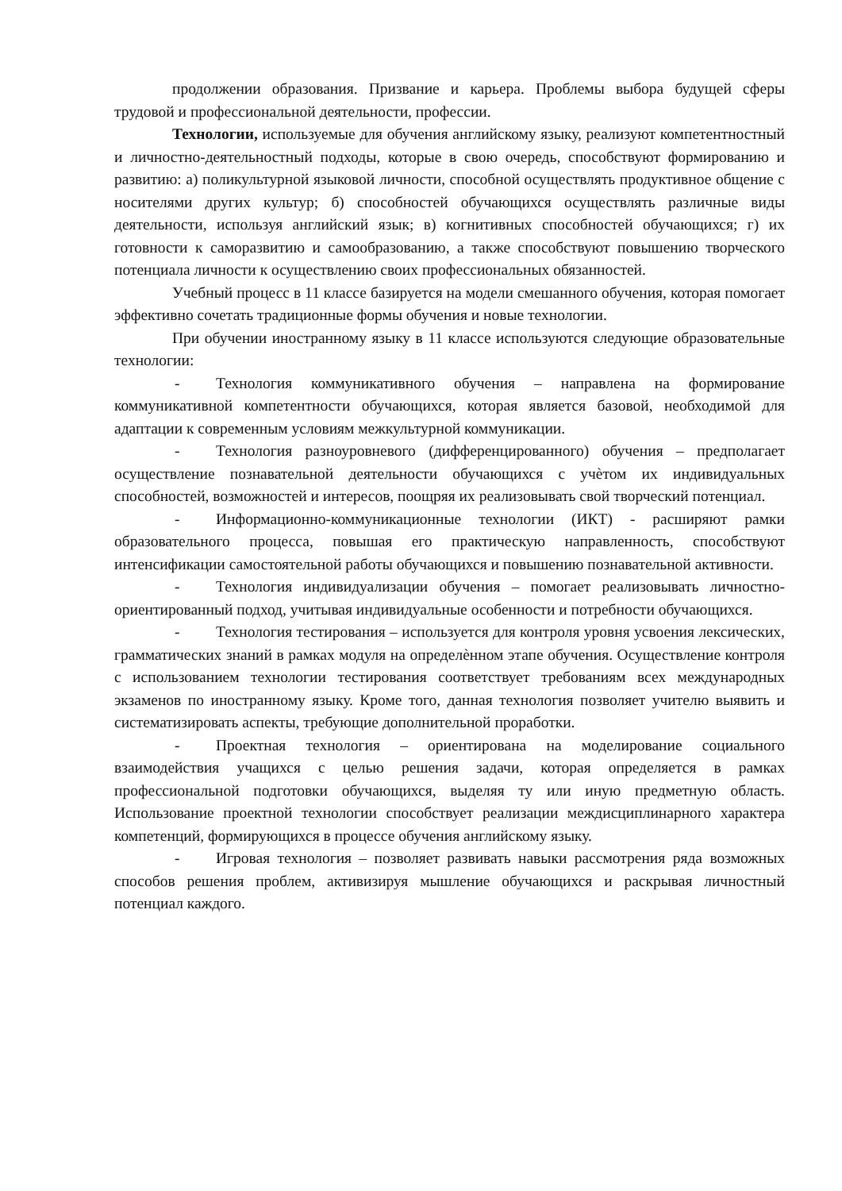продолжении образования. Призвание и карьера. Проблемы выбора будущей сферы трудовой и профессиональной деятельности, профессии.
Технологии, используемые для обучения английскому языку, реализуют компетентностный и личностно-деятельностный подходы, которые в свою очередь, способствуют формированию и развитию: а) поликультурной языковой личности, способной осуществлять продуктивное общение с носителями других культур; б) способностей обучающихся осуществлять различные виды деятельности, используя английский язык; в) когнитивных способностей обучающихся; г) их готовности к саморазвитию и самообразованию, а также способствуют повышению творческого потенциала личности к осуществлению своих профессиональных обязанностей.
Учебный процесс в 11 классе базируется на модели смешанного обучения, которая помогает эффективно сочетать традиционные формы обучения и новые технологии.
При обучении иностранному языку в 11 классе используются следующие образовательные технологии:
- Технология коммуникативного обучения – направлена на формирование коммуникативной компетентности обучающихся, которая является базовой, необходимой для адаптации к современным условиям межкультурной коммуникации.
- Технология разноуровневого (дифференцированного) обучения – предполагает осуществление познавательной деятельности обучающихся с учѐтом их индивидуальных способностей, возможностей и интересов, поощряя их реализовывать свой творческий потенциал.
- Информационно-коммуникационные технологии (ИКТ) - расширяют рамки образовательного процесса, повышая его практическую направленность, способствуют интенсификации самостоятельной работы обучающихся и повышению познавательной активности.
- Технология индивидуализации обучения – помогает реализовывать личностно- ориентированный подход, учитывая индивидуальные особенности и потребности обучающихся.
- Технология тестирования – используется для контроля уровня усвоения лексических, грамматических знаний в рамках модуля на определѐнном этапе обучения. Осуществление контроля с использованием технологии тестирования соответствует требованиям всех международных экзаменов по иностранному языку. Кроме того, данная технология позволяет учителю выявить и систематизировать аспекты, требующие дополнительной проработки.
- Проектная технология – ориентирована на моделирование социального взаимодействия учащихся с целью решения задачи, которая определяется в рамках профессиональной подготовки обучающихся, выделяя ту или иную предметную область. Использование проектной технологии способствует реализации междисциплинарного характера компетенций, формирующихся в процессе обучения английскому языку.
- Игровая технология – позволяет развивать навыки рассмотрения ряда возможных способов решения проблем, активизируя мышление обучающихся и раскрывая личностный потенциал каждого.